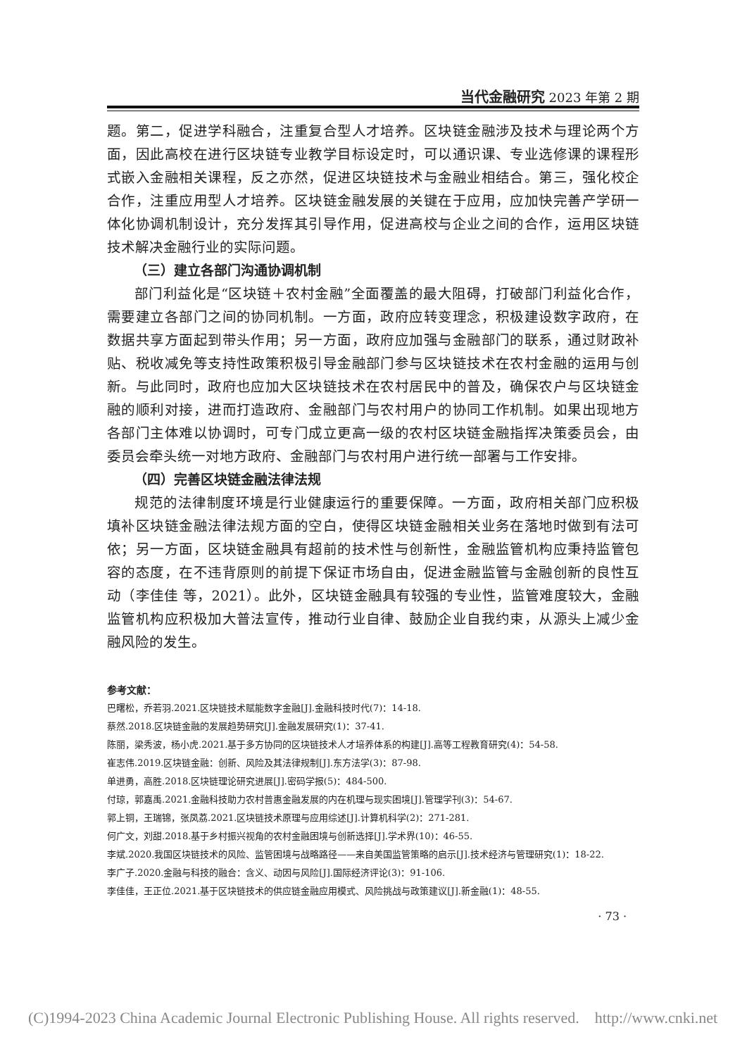当代金融研究 2023 年第 2 期
题。第二，促进学科融合，注重复合型人才培养。区块链金融涉及技术与理论两个方面，因此高校在进行区块链专业教学目标设定时，可以通识课、专业选修课的课程形式嵌入金融相关课程，反之亦然，促进区块链技术与金融业相结合。第三，强化校企合作，注重应用型人才培养。区块链金融发展的关键在于应用，应加快完善产学研一体化协调机制设计，充分发挥其引导作用，促进高校与企业之间的合作，运用区块链技术解决金融行业的实际问题。
（三）建立各部门沟通协调机制
部门利益化是“区块链＋农村金融”全面覆盖的最大阻碍，打破部门利益化合作，需要建立各部门之间的协同机制。一方面，政府应转变理念，积极建设数字政府，在数据共享方面起到带头作用；另一方面，政府应加强与金融部门的联系，通过财政补贴、税收减免等支持性政策积极引导金融部门参与区块链技术在农村金融的运用与创新。与此同时，政府也应加大区块链技术在农村居民中的普及，确保农户与区块链金融的顺利对接，进而打造政府、金融部门与农村用户的协同工作机制。如果出现地方各部门主体难以协调时，可专门成立更高一级的农村区块链金融指挥决策委员会，由委员会牵头统一对地方政府、金融部门与农村用户进行统一部署与工作安排。
（四）完善区块链金融法律法规
规范的法律制度环境是行业健康运行的重要保障。一方面，政府相关部门应积极填补区块链金融法律法规方面的空白，使得区块链金融相关业务在落地时做到有法可依；另一方面，区块链金融具有超前的技术性与创新性，金融监管机构应秉持监管包容的态度，在不违背原则的前提下保证市场自由，促进金融监管与金融创新的良性互动（李佳佳 等，2021）。此外，区块链金融具有较强的专业性，监管难度较大，金融监管机构应积极加大普法宣传，推动行业自律、鼓励企业自我约束，从源头上减少金融风险的发生。
参考文献：
巴曙松，乔若羽.2021.区块链技术赋能数字金融[J].金融科技时代(7)：14-18.
蔡然.2018.区块链金融的发展趋势研究[J].金融发展研究(1)：37-41.
陈丽，梁秀波，杨小虎.2021.基于多方协同的区块链技术人才培养体系的构建[J].高等工程教育研究(4)：54-58.
崔志伟.2019.区块链金融：创新、风险及其法律规制[J].东方法学(3)：87-98.
单进勇，高胜.2018.区块链理论研究进展[J].密码学报(5)：484-500.
付琼，郭嘉禹.2021.金融科技助力农村普惠金融发展的内在机理与现实困境[J].管理学刊(3)：54-67.
郭上铜，王瑞锦，张凤荔.2021.区块链技术原理与应用综述[J].计算机科学(2)：271-281.
何广文，刘甜.2018.基于乡村振兴视角的农村金融困境与创新选择[J].学术界(10)：46-55.
李斌.2020.我国区块链技术的风险、监管困境与战略路径——来自美国监管策略的启示[J].技术经济与管理研究(1)：18-22.
李广子.2020.金融与科技的融合：含义、动因与风险[J].国际经济评论(3)：91-106.
李佳佳，王正位.2021.基于区块链技术的供应链金融应用模式、风险挑战与政策建议[J].新金融(1)：48-55.
· 73 ·
(C)1994-2023 China Academic Journal Electronic Publishing House. All rights reserved. http://www.cnki.net